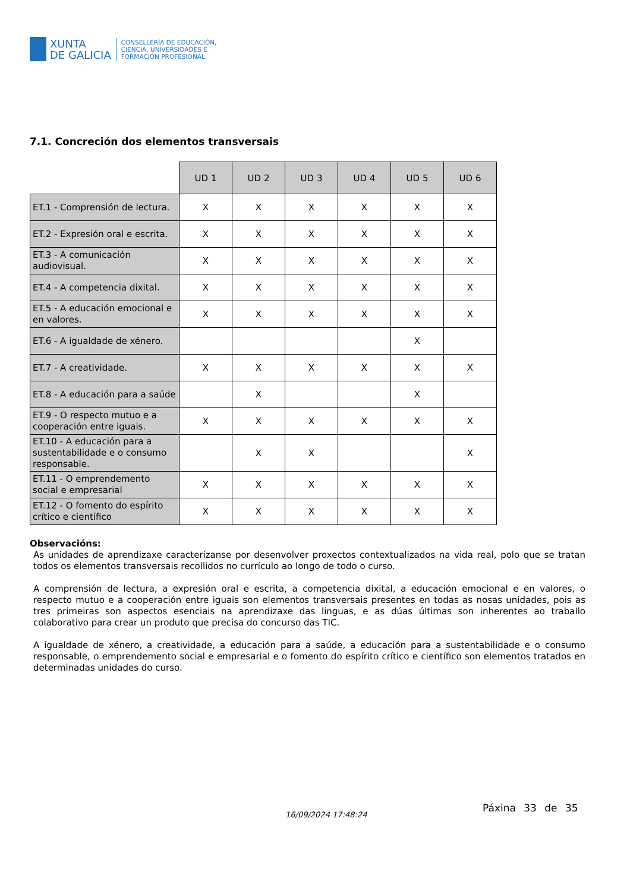XUNTA
DE GALICIA
CONSELLERÍA DE EDUCACIÓN,
CIENCIA, UNIVERSIDADES E
FORMACIÓN PROFESIONAL
7.1. Concreción dos elementos transversais
| | UD 1 | UD 2 | UD 3 | UD 4 | UD 5 | UD 6 |
| ET.1 - Comprensión de lectura. | X | X | X | X | X | X |
| ET.2 - Expresión oral e escrita. | X | X | X | X | X | X |
| ET.3 - A comunicación audiovisual. | X | X | X | X | X | X |
| ET.4 - A competencia dixital. | X | X | X | X | X | X |
| ET.5 - A educación emocional e en valores. | X | X | X | X | X | X |
| ET.6 - A igualdade de xénero. | | | | | X | |
| ET.7 - A creatividade. | X | X | X | X | X | X |
| ET.8 - A educación para a saúde | | X | | | X | |
| ET.9 - O respecto mutuo e a cooperación entre iguais. | X | X | X | X | X | X |
| ET.10 - A educación para a sustentabilidade e o consumo responsable. | | X | X | | | X |
| ET.11 - O emprendemento social e empresarial | X | X | X | X | X | X |
| ET.12 - O fomento do espírito crítico e científico | X | X | X | X | X | X |
Observacións:
As unidades de aprendizaxe caracterízanse por desenvolver proxectos contextualizados na vida real, polo que se tratan todos os elementos transversais recollidos no currículo ao longo de todo o curso.
A comprensión de lectura, a expresión oral e escrita, a competencia dixital, a educación emocional e en valores, o respecto mutuo e a cooperación entre iguais son elementos transversais presentes en todas as nosas unidades, pois as tres primeiras son aspectos esenciais na aprendizaxe das linguas, e as dúas últimas son inherentes ao traballo colaborativo para crear un produto que precisa do concurso das TIC.
A igualdade de xénero, a creatividade, a educación para a saúde, a educación para a sustentabilidade e o consumo responsable, o emprendemento social e empresarial e o fomento do espírito crítico e científico son elementos tratados en determinadas unidades do curso.
16/09/2024 17:48:24
Páxina 33 de 35